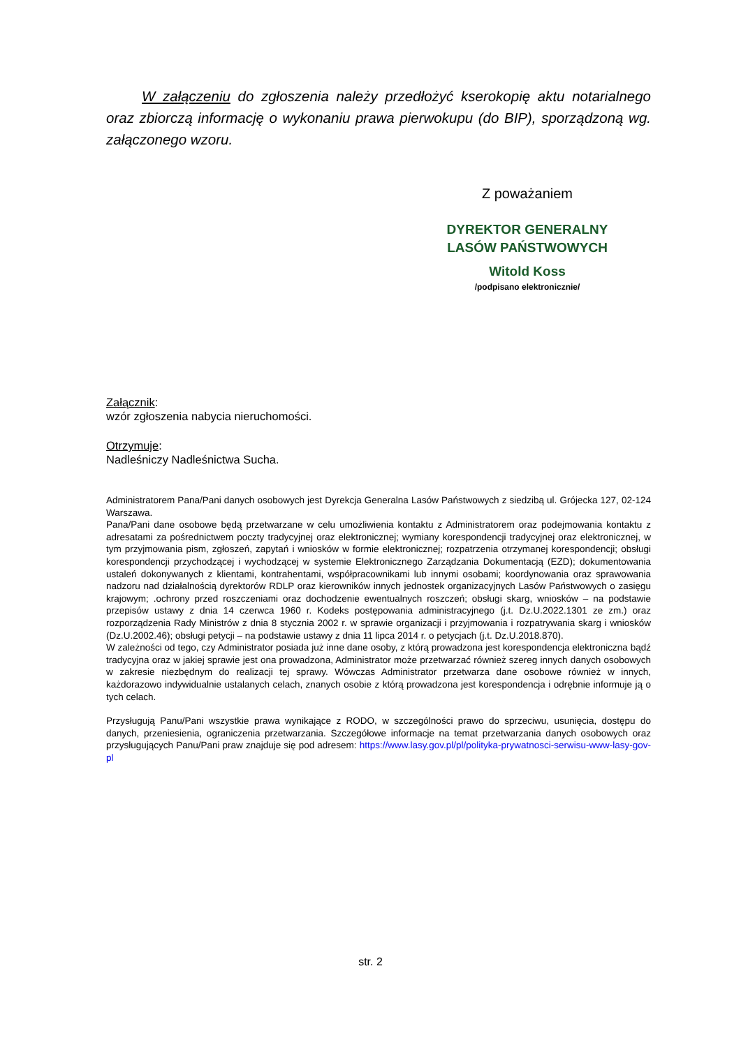W załączeniu do zgłoszenia należy przedłożyć kserokopię aktu notarialnego oraz zbiorczą informację o wykonaniu prawa pierwokupu (do BIP), sporządzoną wg. załączonego wzoru.
Z poważaniem
DYREKTOR GENERALNY
LASÓW PAŃSTWOWYCH
Witold Koss
/podpisano elektronicznie/
Załącznik:
wzór zgłoszenia nabycia nieruchomości.
Otrzymuje:
Nadleśniczy Nadleśnictwa Sucha.
Administratorem Pana/Pani danych osobowych jest Dyrekcja Generalna Lasów Państwowych z siedzibą ul. Grójecka 127, 02-124 Warszawa.
Pana/Pani dane osobowe będą przetwarzane w celu umożliwienia kontaktu z Administratorem oraz podejmowania kontaktu z adresatami za pośrednictwem poczty tradycyjnej oraz elektronicznej; wymiany korespondencji tradycyjnej oraz elektronicznej, w tym przyjmowania pism, zgłoszeń, zapytań i wniosków w formie elektronicznej; rozpatrzenia otrzymanej korespondencji; obsługi korespondencji przychodzącej i wychodzącej w systemie Elektronicznego Zarządzania Dokumentacją (EZD); dokumentowania ustaleń dokonywanych z klientami, kontrahentami, współpracownikami lub innymi osobami; koordynowania oraz sprawowania nadzoru nad działalnością dyrektorów RDLP oraz kierowników innych jednostek organizacyjnych Lasów Państwowych o zasięgu krajowym; .ochrony przed roszczeniami oraz dochodzenie ewentualnych roszczeń; obsługi skarg, wniosków – na podstawie przepisów ustawy z dnia 14 czerwca 1960 r. Kodeks postępowania administracyjnego (j.t. Dz.U.2022.1301 ze zm.) oraz rozporządzenia Rady Ministrów z dnia 8 stycznia 2002 r. w sprawie organizacji i przyjmowania i rozpatrywania skarg i wniosków (Dz.U.2002.46); obsługi petycji – na podstawie ustawy z dnia 11 lipca 2014 r. o petycjach (j.t. Dz.U.2018.870).
W zależności od tego, czy Administrator posiada już inne dane osoby, z którą prowadzona jest korespondencja elektroniczna bądź tradycyjna oraz w jakiej sprawie jest ona prowadzona, Administrator może przetwarzać również szereg innych danych osobowych w zakresie niezbędnym do realizacji tej sprawy. Wówczas Administrator przetwarza dane osobowe również w innych, każdorazowo indywidualnie ustalanych celach, znanych osobie z którą prowadzona jest korespondencja i odrębnie informuje ją o tych celach.
Przysługują Panu/Pani wszystkie prawa wynikające z RODO, w szczególności prawo do sprzeciwu, usunięcia, dostępu do danych, przeniesienia, ograniczenia przetwarzania. Szczegółowe informacje na temat przetwarzania danych osobowych oraz przysługujących Panu/Pani praw znajduje się pod adresem: https://www.lasy.gov.pl/pl/polityka-prywatnosci-serwisu-www-lasy-gov-pl
str. 2